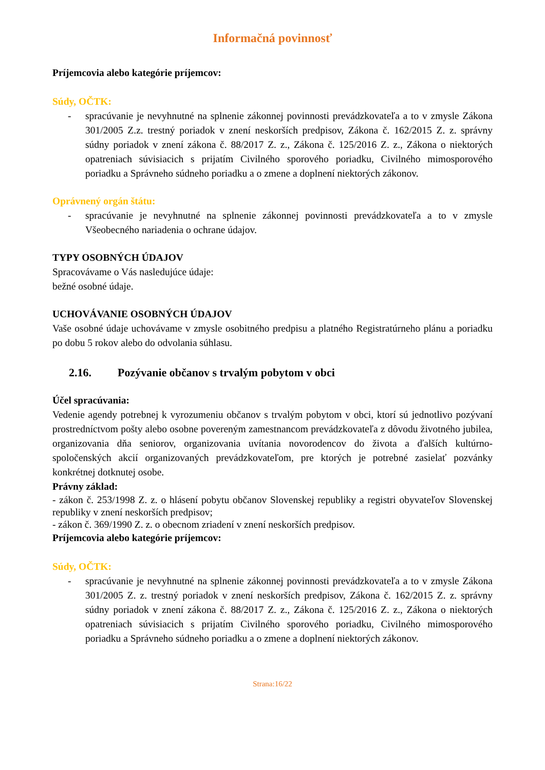Informačná povinnosť
Príjemcovia alebo kategórie príjemcov:
Súdy, OČTK:
- spracúvanie je nevyhnutné na splnenie zákonnej povinnosti prevádzkovateľa a to v zmysle Zákona 301/2005 Z.z. trestný poriadok v znení neskorších predpisov, Zákona č. 162/2015 Z. z. správny súdny poriadok v znení zákona č. 88/2017 Z. z., Zákona č. 125/2016 Z. z., Zákona o niektorých opatreniach súvisiacich s prijatím Civilného sporového poriadku, Civilného mimosporového poriadku a Správneho súdneho poriadku a o zmene a doplnení niektorých zákonov.
Oprávnený orgán štátu:
- spracúvanie je nevyhnutné na splnenie zákonnej povinnosti prevádzkovateľa a to v zmysle Všeobecného nariadenia o ochrane údajov.
TYPY OSOBNÝCH ÚDAJOV
Spracovávame o Vás nasledujúce údaje:
bežné osobné údaje.
UCHOVÁVANIE OSOBNÝCH ÚDAJOV
Vaše osobné údaje uchovávame v zmysle osobitného predpisu a platného Registratúrneho plánu a poriadku po dobu 5 rokov alebo do odvolania súhlasu.
2.16. Pozývanie občanov s trvalým pobytom v obci
Účel spracúvania:
Vedenie agendy potrebnej k vyrozumeniu občanov s trvalým pobytom v obci, ktorí sú jednotlivo pozývaní prostredníctvom pošty alebo osobne povereným zamestnancom prevádzkovateľa z dôvodu životného jubilea, organizovania dňa seniorov, organizovania uvítania novorodencov do života a ďalších kultúrno-spoločenských akcií organizovaných prevádzkovateľom, pre ktorých je potrebné zasielať pozvánky konkrétnej dotknutej osobe.
Právny základ:
- zákon č. 253/1998 Z. z. o hlásení pobytu občanov Slovenskej republiky a registri obyvateľov Slovenskej republiky v znení neskorších predpisov;
- zákon č. 369/1990 Z. z. o obecnom zriadení v znení neskorších predpisov.
Príjemcovia alebo kategórie príjemcov:
Súdy, OČTK:
- spracúvanie je nevyhnutné na splnenie zákonnej povinnosti prevádzkovateľa a to v zmysle Zákona 301/2005 Z. z. trestný poriadok v znení neskorších predpisov, Zákona č. 162/2015 Z. z. správny súdny poriadok v znení zákona č. 88/2017 Z. z., Zákona č. 125/2016 Z. z., Zákona o niektorých opatreniach súvisiacich s prijatím Civilného sporového poriadku, Civilného mimosporového poriadku a Správneho súdneho poriadku a o zmene a doplnení niektorých zákonov.
Strana:16/22